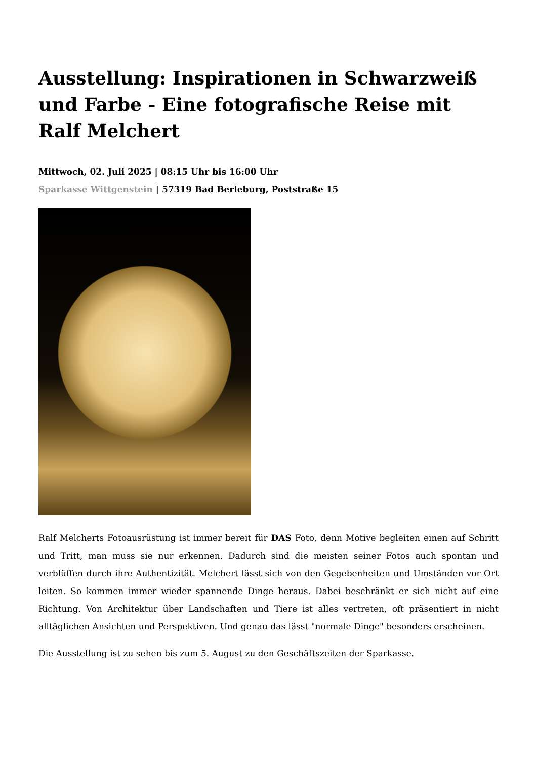Ausstellung: Inspirationen in Schwarzweiß und Farbe - Eine fotografische Reise mit Ralf Melchert
Mittwoch, 02. Juli 2025 | 08:15 Uhr bis 16:00 Uhr
Sparkasse Wittgenstein | 57319 Bad Berleburg, Poststraße 15
Ralf Melcherts Fotoausrüstung ist immer bereit für DAS Foto, denn Motive begleiten einen auf Schritt und Tritt, man muss sie nur erkennen. Dadurch sind die meisten seiner Fotos auch spontan und verblüffen durch ihre Authentizität. Melchert lässt sich von den Gegebenheiten und Umständen vor Ort leiten. So kommen immer wieder spannende Dinge heraus. Dabei beschränkt er sich nicht auf eine Richtung. Von Architektur über Landschaften und Tiere ist alles vertreten, oft präsentiert in nicht alltäglichen Ansichten und Perspektiven. Und genau das lässt "normale Dinge" besonders erscheinen.
Die Ausstellung ist zu sehen bis zum 5. August zu den Geschäftszeiten der Sparkasse.